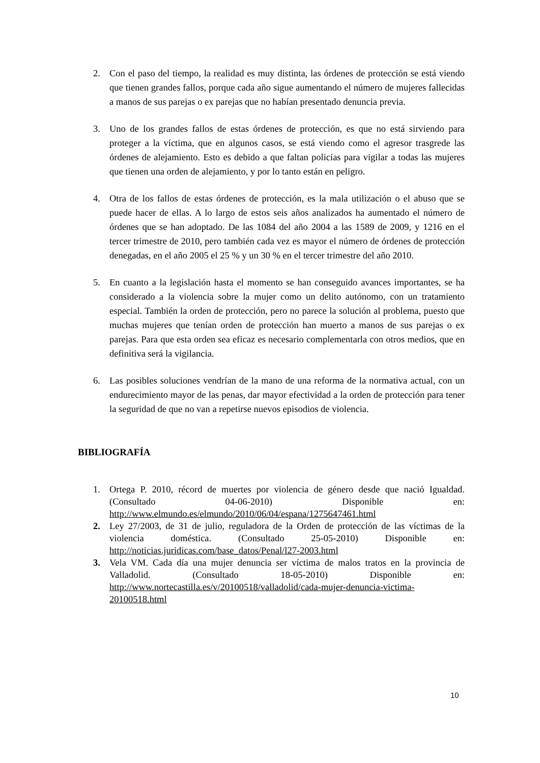2. Con el paso del tiempo, la realidad es muy distinta, las órdenes de protección se está viendo que tienen grandes fallos, porque cada año sigue aumentando el número de mujeres fallecidas a manos de sus parejas o ex parejas que no habían presentado denuncia previa.
3. Uno de los grandes fallos de estas órdenes de protección, es que no está sirviendo para proteger a la víctima, que en algunos casos, se está viendo como el agresor trasgrede las órdenes de alejamiento. Esto es debido a que faltan policías para vigilar a todas las mujeres que tienen una orden de alejamiento, y por lo tanto están en peligro.
4. Otra de los fallos de estas órdenes de protección, es la mala utilización o el abuso que se puede hacer de ellas. A lo largo de estos seis años analizados ha aumentado el número de órdenes que se han adoptado. De las 1084 del año 2004 a las 1589 de 2009, y 1216 en el tercer trimestre de 2010, pero también cada vez es mayor el número de órdenes de protección denegadas, en el año 2005 el 25 % y un 30 % en el tercer trimestre del año 2010.
5. En cuanto a la legislación hasta el momento se han conseguido avances importantes, se ha considerado a la violencia sobre la mujer como un delito autónomo, con un tratamiento especial. También la orden de protección, pero no parece la solución al problema, puesto que muchas mujeres que tenían orden de protección han muerto a manos de sus parejas o ex parejas. Para que esta orden sea eficaz es necesario complementarla con otros medios, que en definitiva será la vigilancia.
6. Las posibles soluciones vendrían de la mano de una reforma de la normativa actual, con un endurecimiento mayor de las penas, dar mayor efectividad a la orden de protección para tener la seguridad de que no van a repetirse nuevos episodios de violencia.
BIBLIOGRAFÍA
1. Ortega P. 2010, récord de muertes por violencia de género desde que nació Igualdad. (Consultado 04-06-2010) Disponible en: http://www.elmundo.es/elmundo/2010/06/04/espana/1275647461.html
2. Ley 27/2003, de 31 de julio, reguladora de la Orden de protección de las víctimas de la violencia doméstica. (Consultado 25-05-2010) Disponible en: http://noticias.juridicas.com/base_datos/Penal/l27-2003.html
3. Vela VM. Cada día una mujer denuncia ser víctima de malos tratos en la provincia de Valladolid. (Consultado 18-05-2010) Disponible en: http://www.nortecastilla.es/v/20100518/valladolid/cada-mujer-denuncia-victima-20100518.html
10